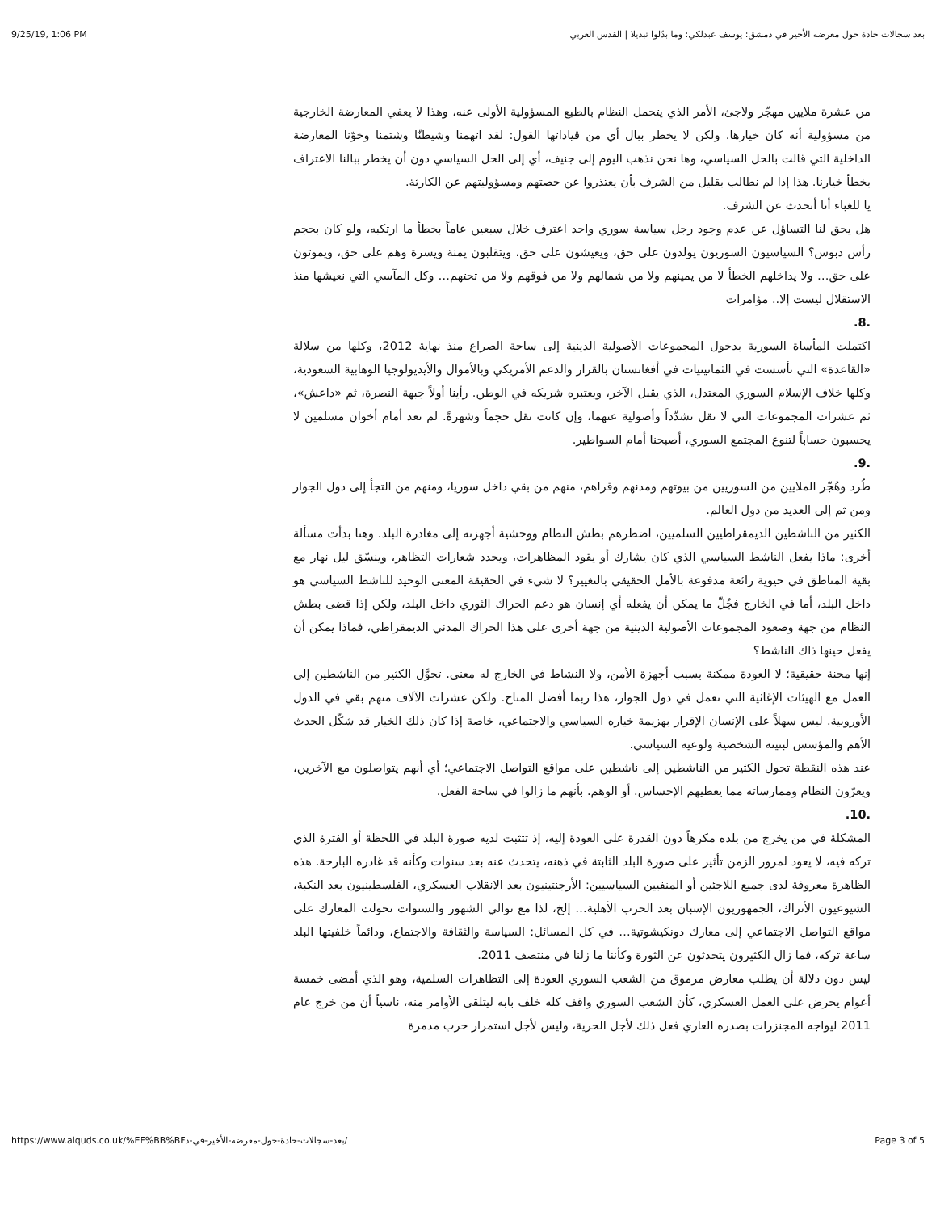9/25/19, 1:06 PM بعد سجالات حادة حول معرضه الأخير في دمشق: يوسف عبدلكي: وما بدّلوا تبديلا | القدس العربي
من عشرة ملايين مهجّر ولاجئ، الأمر الذي يتحمل النظام بالطبع المسؤولية الأولى عنه، وهذا لا يعفي المعارضة الخارجية من مسؤولية أنه كان خيارها. ولكن لا يخطر ببال أي من قياداتها القول: لقد اتهمنا وشيطنّا وشتمنا وخوّنا المعارضة الداخلية التي قالت بالحل السياسي، وها نحن نذهب اليوم إلى جنيف، أي إلى الحل السياسي دون أن يخطر ببالنا الاعتراف بخطأ خيارنا. هذا إذا لم نطالب بقليل من الشرف بأن يعتذروا عن حصتهم ومسؤوليتهم عن الكارثة.
يا للغباء أنا أتحدث عن الشرف.
هل يحق لنا التساؤل عن عدم وجود رجل سياسة سوري واحد اعترف خلال سبعين عاماً بخطأ ما ارتكبه، ولو كان بحجم رأس دبوس؟ السياسيون السوريون يولدون على حق، ويعيشون على حق، ويتقلبون يمنة ويسرة وهم على حق، ويموتون على حق… ولا يداخلهم الخطأ لا من يمينهم ولا من شمالهم ولا من فوقهم ولا من تحتهم… وكل المآسي التي نعيشها منذ الاستقلال ليست إلا.. مؤامرات
.8.
اكتملت المأساة السورية بدخول المجموعات الأصولية الدينية إلى ساحة الصراع منذ نهاية 2012، وكلها من سلالة «القاعدة» التي تأسست في الثمانينيات في أفغانستان بالقرار والدعم الأمريكي وبالأموال والأيديولوجيا الوهابية السعودية، وكلها خلاف الإسلام السوري المعتدل، الذي يقبل الآخر، ويعتبره شريكه في الوطن. رأينا أولاً جبهة النصرة، ثم «داعش»، ثم عشرات المجموعات التي لا تقل تشدّداً وأصولية عنهما، وإن كانت تقل حجماً وشهرةً. لم نعد أمام أخوان مسلمين لا يحسبون حساباً لتنوع المجتمع السوري، أصبحنا أمام السواطير.
.9.
طُرد وهُجّر الملايين من السوريين من بيوتهم ومدنهم وقراهم، منهم من بقي داخل سوريا، ومنهم من التجأ إلى دول الجوار ومن ثم إلى العديد من دول العالم.
الكثير من الناشطين الديمقراطيين السلميين، اضطرهم بطش النظام ووحشية أجهزته إلى مغادرة البلد. وهنا بدأت مسألة أخرى: ماذا يفعل الناشط السياسي الذي كان يشارك أو يقود المظاهرات، ويحدد شعارات التظاهر، وينسّق ليل نهار مع بقية المناطق في حيوية رائعة مدفوعة بالأمل الحقيقي بالتغيير؟ لا شيء في الحقيقة المعنى الوحيد للناشط السياسي هو داخل البلد، أما في الخارج فجُلّ ما يمكن أن يفعله أي إنسان هو دعم الحراك الثوري داخل البلد، ولكن إذا قضى بطش النظام من جهة وصعود المجموعات الأصولية الدينية من جهة أخرى على هذا الحراك المدني الديمقراطي، فماذا يمكن أن يفعل حينها ذاك الناشط؟
إنها محنة حقيقية؛ لا العودة ممكنة بسبب أجهزة الأمن، ولا النشاط في الخارج له معنى. تحوَّل الكثير من الناشطين إلى العمل مع الهيئات الإغاثية التي تعمل في دول الجوار، هذا ربما أفضل المتاح. ولكن عشرات الآلاف منهم بقي في الدول الأوروبية. ليس سهلاً على الإنسان الإقرار بهزيمة خياره السياسي والاجتماعي، خاصة إذا كان ذلك الخيار قد شكّل الحدث الأهم والمؤسس لبنيته الشخصية ولوعيه السياسي.
عند هذه النقطة تحول الكثير من الناشطين إلى ناشطين على مواقع التواصل الاجتماعي؛ أي أنهم يتواصلون مع الآخرين، ويعرّون النظام وممارساته مما يعطيهم الإحساس. أو الوهم. بأنهم ما زالوا في ساحة الفعل.
.10.
المشكلة في من يخرج من بلده مكرهاً دون القدرة على العودة إليه، إذ تتثبت لديه صورة البلد في اللحظة أو الفترة الذي تركه فيه، لا يعود لمرور الزمن تأثير على صورة البلد الثابتة في ذهنه، يتحدث عنه بعد سنوات وكأنه قد غادره البارحة. هذه الظاهرة معروفة لدى جميع اللاجئين أو المنفيين السياسيين: الأرجنتينيون بعد الانقلاب العسكري، الفلسطينيون بعد النكبة، الشيوعيون الأتراك، الجمهوريون الإسبان بعد الحرب الأهلية… إلخ، لذا مع توالي الشهور والسنوات تحولت المعارك على مواقع التواصل الاجتماعي إلى معارك دونكيشوتية… في كل المسائل: السياسة والثقافة والاجتماع، ودائماً خلفيتها البلد ساعة تركه، فما زال الكثيرون يتحدثون عن الثورة وكأننا ما زلنا في منتصف 2011.
ليس دون دلالة أن يطلب معارض مرموق من الشعب السوري العودة إلى التظاهرات السلمية، وهو الذي أمضى خمسة أعوام يحرض على العمل العسكري، كأن الشعب السوري واقف كله خلف بابه ليتلقى الأوامر منه، ناسياً أن من خرج عام 2011 ليواجه المجنزرات بصدره العاري فعل ذلك لأجل الحرية، وليس لأجل استمرار حرب مدمرة
https://www.alquds.co.uk/%EF%BB%BFبعد-سجالات-حادة-حول-معرضه-الأخير-في-د/ Page 3 of 5